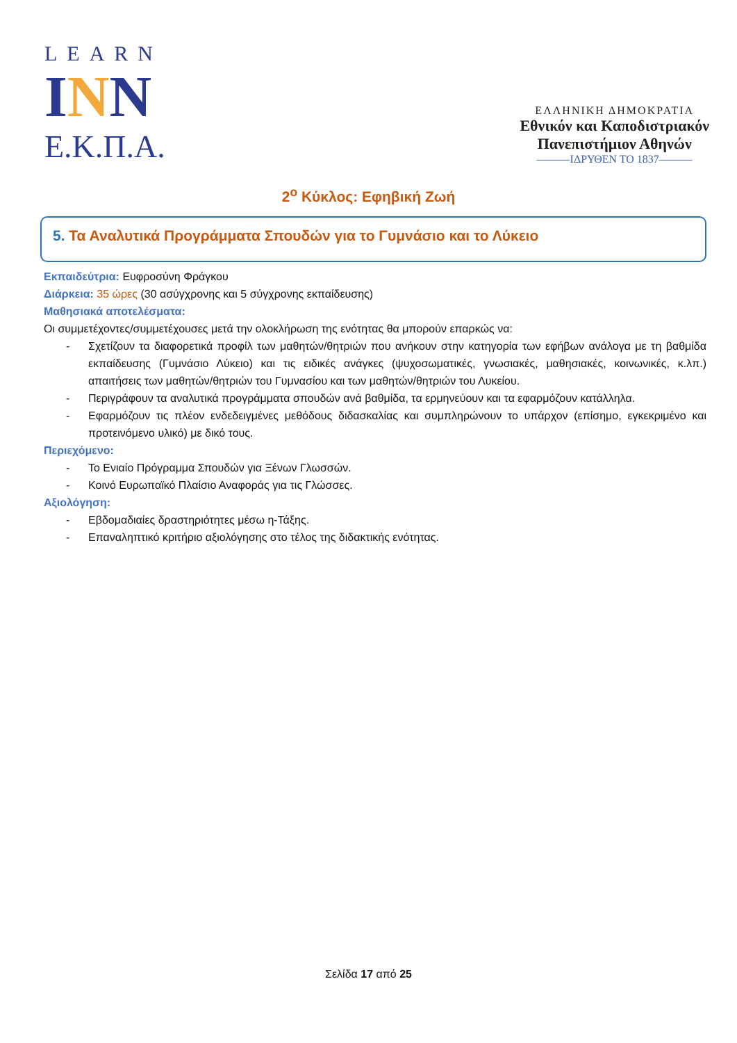LEARN
INN
Ε.Κ.Π.Α.
ΕΛΛΗΝΙΚΗ ΔΗΜΟΚΡΑΤΙΑ
Εθνικόν και Καποδιστριακόν
Πανεπιστήμιον Αθηνών
———ΙΔΡΥΘΕΝ ΤΟ 1837———
2<sup>ο</sup> Κύκλος: Εφηβική Ζωή
5. Τα Αναλυτικά Προγράμματα Σπουδών για το Γυμνάσιο και το Λύκειο
Εκπαιδεύτρια: Ευφροσύνη Φράγκου
Διάρκεια: 35 ώρες (30 ασύγχρονης και 5 σύγχρονης εκπαίδευσης)
Μαθησιακά αποτελέσματα:
Οι συμμετέχοντες/συμμετέχουσες μετά την ολοκλήρωση της ενότητας θα μπορούν επαρκώς να:
- Σχετίζουν τα διαφορετικά προφίλ των μαθητών/θητριών που ανήκουν στην κατηγορία των εφήβων ανάλογα με τη βαθμίδα εκπαίδευσης (Γυμνάσιο Λύκειο) και τις ειδικές ανάγκες (ψυχοσωματικές, γνωσιακές, μαθησιακές, κοινωνικές, κ.λπ.) απαιτήσεις των μαθητών/θητριών του Γυμνασίου και των μαθητών/θητριών του Λυκείου.
- Περιγράφουν τα αναλυτικά προγράμματα σπουδών ανά βαθμίδα, τα ερμηνεύουν και τα εφαρμόζουν κατάλληλα.
- Εφαρμόζουν τις πλέον ενδεδειγμένες μεθόδους διδασκαλίας και συμπληρώνουν το υπάρχον (επίσημο, εγκεκριμένο και προτεινόμενο υλικό) με δικό τους.
Περιεχόμενο:
- Το Ενιαίο Πρόγραμμα Σπουδών για Ξένων Γλωσσών.
- Κοινό Ευρωπαϊκό Πλαίσιο Αναφοράς για τις Γλώσσες.
Αξιολόγηση:
- Εβδομαδιαίες δραστηριότητες μέσω η-Τάξης.
- Επαναληπτικό κριτήριο αξιολόγησης στο τέλος της διδακτικής ενότητας.
Σελίδα 17 από 25